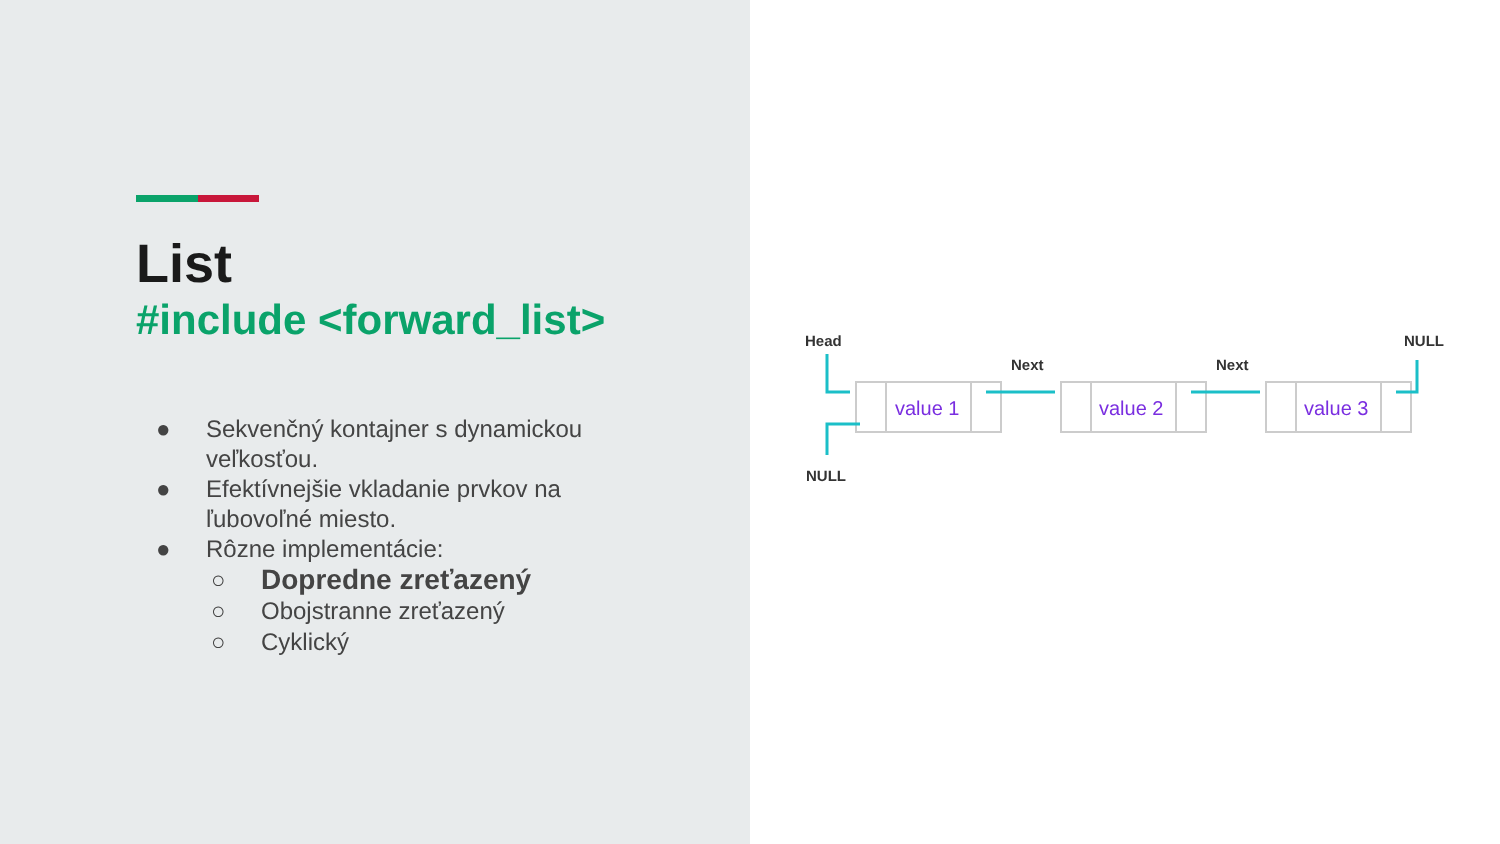List
#include <forward_list>
● Sekvenčný kontajner s dynamickou
veľkosťou.
● Efektívnejšie vkladanie prvkov na
ľubovoľné miesto.
● Rôzne implementácie:
○ Dopredne zreťazený
○ Obojstranne zreťazený
○ Cyklický
value 1
value 2
value 3
Head
Next
Next
NULL
NULL